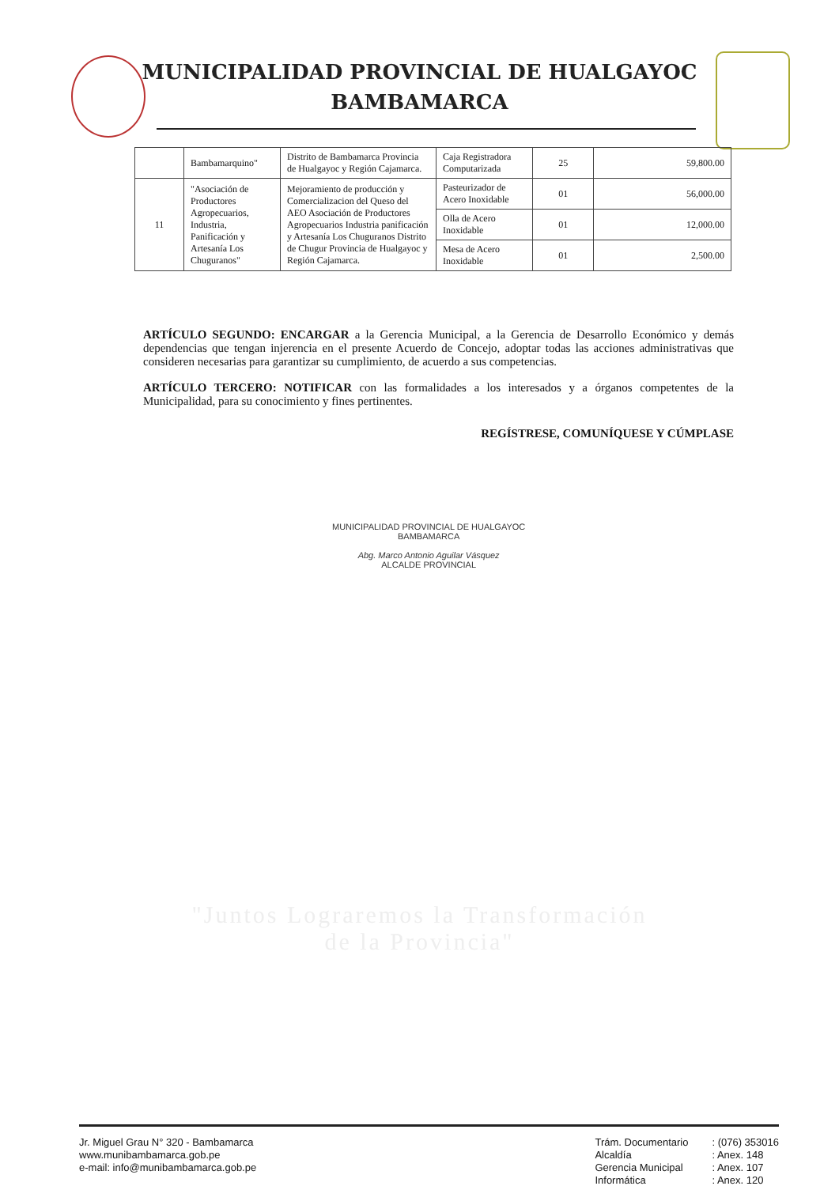MUNICIPALIDAD PROVINCIAL DE HUALGAYOC
BAMBAMARCA
| | Bambamarquino" | Distrito de Bambamarca Provincia de Hualgayoc y Región Cajamarca. | Caja Registradora Computarizada | 25 | 59,800.00 |
| 11 | "Asociación de Productores Agropecuarios, Industria, Panificación y Artesanía Los Chuguranos" | Mejoramiento de producción y Comercializacion del Queso del AEO Asociación de Productores Agropecuarios Industria panificación y Artesanía Los Chuguranos Distrito de Chugur Provincia de Hualgayoc y Región Cajamarca. | Pasteurizador de Acero Inoxidable | 01 | 56,000.00 |
| | | | Olla de Acero Inoxidable | 01 | 12,000.00 |
| | | | Mesa de Acero Inoxidable | 01 | 2,500.00 |
ARTÍCULO SEGUNDO: ENCARGAR a la Gerencia Municipal, a la Gerencia de Desarrollo Económico y demás dependencias que tengan injerencia en el presente Acuerdo de Concejo, adoptar todas las acciones administrativas que consideren necesarias para garantizar su cumplimiento, de acuerdo a sus competencias.
ARTÍCULO TERCERO: NOTIFICAR con las formalidades a los interesados y a órganos competentes de la Municipalidad, para su conocimiento y fines pertinentes.
REGÍSTRESE, COMUNÍQUESE Y CÚMPLASE
MUNICIPALIDAD PROVINCIAL DE HUALGAYOC
BAMBAMARCA
Abg. Marco Antonio Aguilar Vásquez
ALCALDE PROVINCIAL
"Juntos Lograremos la Transformación
de la Provincia"
Jr. Miguel Grau N° 320 - Bambamarca
www.munibambamarca.gob.pe
e-mail: info@munibambamarca.gob.pe
Trám. Documentario
Alcaldía
Gerencia Municipal
Informática
: (076) 353016
: Anex. 148
: Anex. 107
: Anex. 120